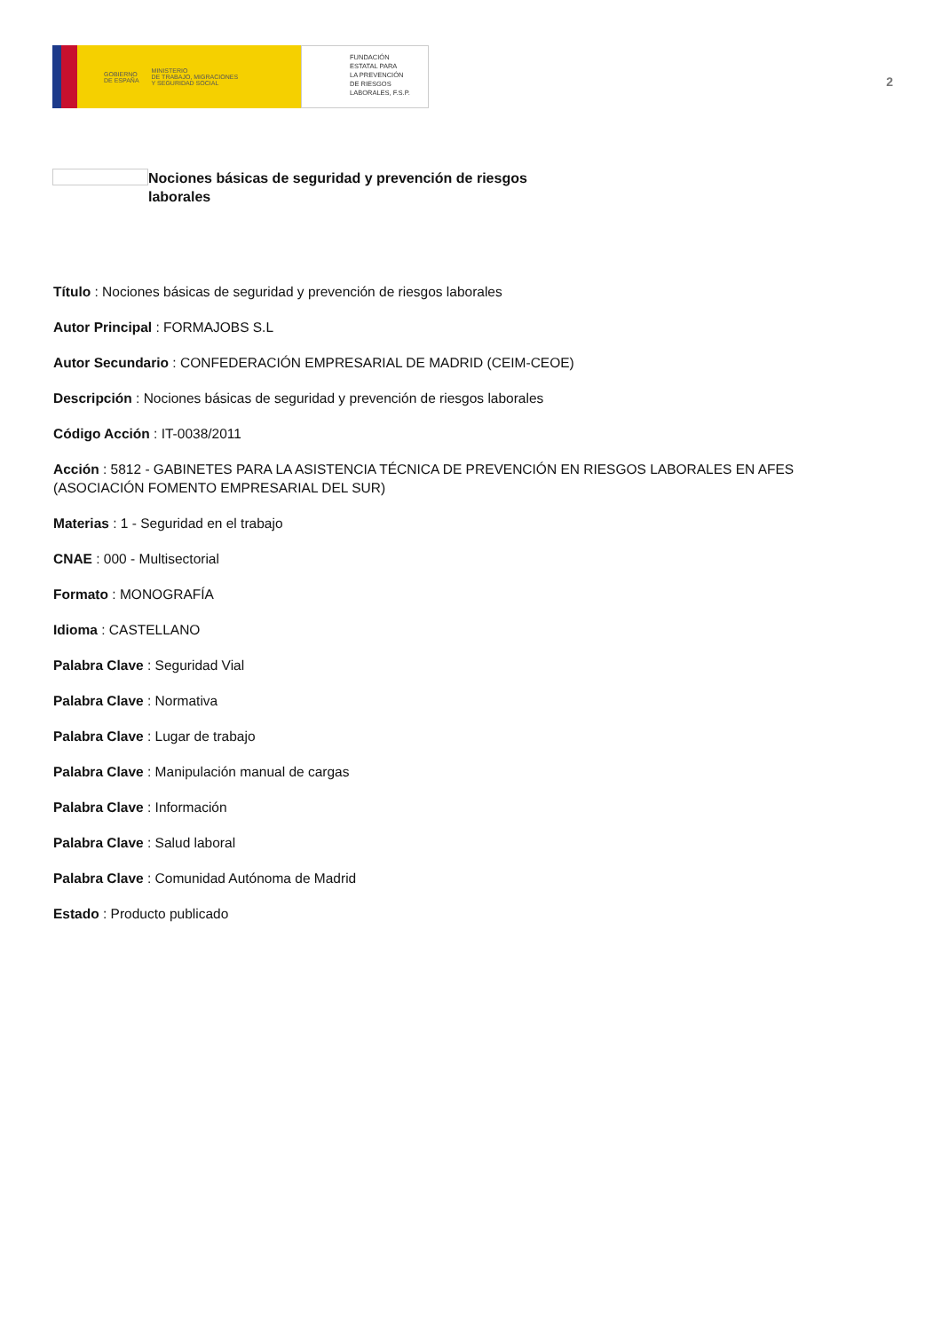GOBIERNO
DE ESPAÑA MINISTERIO
DE TRABAJO, MIGRACIONES
Y SEGURIDAD SOCIAL
FUNDACIÓN
ESTATAL PARA
LA PREVENCIÓN
DE RIESGOS
LABORALES, F.S.P.
2
Nociones básicas de seguridad y prevención de riesgos laborales
Título : Nociones básicas de seguridad y prevención de riesgos laborales
Autor Principal : FORMAJOBS S.L
Autor Secundario : CONFEDERACIÓN EMPRESARIAL DE MADRID (CEIM-CEOE)
Descripción : Nociones básicas de seguridad y prevención de riesgos laborales
Código Acción : IT-0038/2011
Acción : 5812 - GABINETES PARA LA ASISTENCIA TÉCNICA DE PREVENCIÓN EN RIESGOS LABORALES EN AFES (ASOCIACIÓN FOMENTO EMPRESARIAL DEL SUR)
Materias : 1 - Seguridad en el trabajo
CNAE : 000 - Multisectorial
Formato : MONOGRAFÍA
Idioma : CASTELLANO
Palabra Clave : Seguridad Vial
Palabra Clave : Normativa
Palabra Clave : Lugar de trabajo
Palabra Clave : Manipulación manual de cargas
Palabra Clave : Información
Palabra Clave : Salud laboral
Palabra Clave : Comunidad Autónoma de Madrid
Estado : Producto publicado